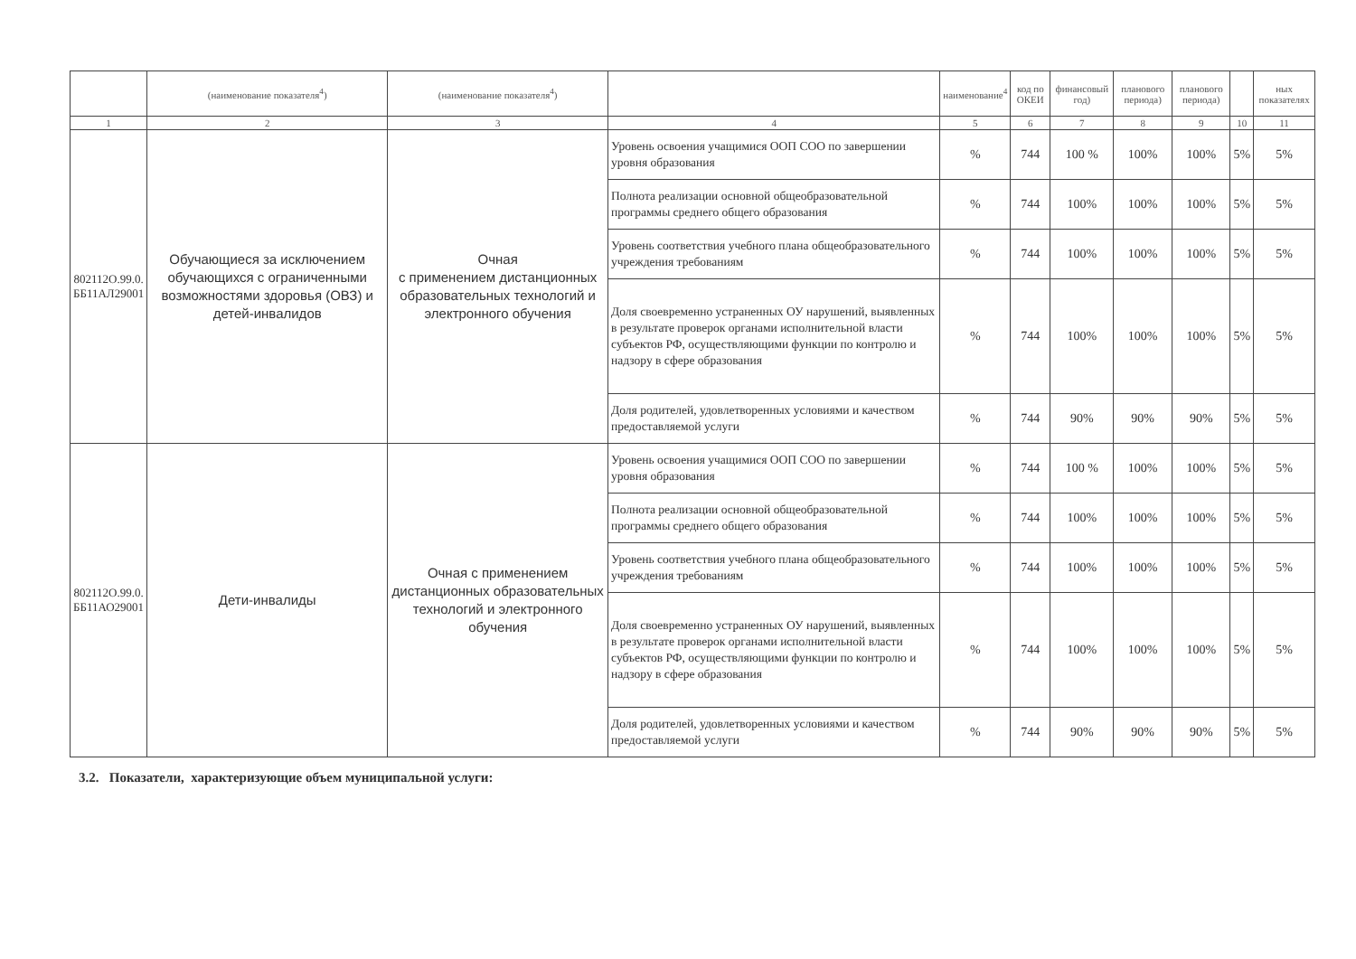| | (наименование показателя<sup>4</sup>) | (наименование показателя<sup>4</sup>) | | наименование<sup>4</sup> | код по ОКЕИ | финансовый год) | планового периода) | планового периода) | | ных показателях |
| --- | --- | --- | --- | --- | --- | --- | --- | --- | --- | --- |
| 1 | 2 | 3 | 4 | 5 | 6 | 7 | 8 | 9 | 10 | 11 |
| 802112О.99.0. ББ11АЛ29001 | Обучающиеся за исключением обучающихся с ограниченными возможностями здоровья (ОВЗ) и детей-инвалидов | Очная с применением дистанционных образовательных технологий и электронного обучения | Уровень освоения учащимися ООП СОО по завершении уровня образования | % | 744 | 100 % | 100% | 100% | 5% | 5% |
| | | | Полнота реализации основной общеобразовательной программы среднего общего образования | % | 744 | 100% | 100% | 100% | 5% | 5% |
| | | | Уровень соответствия учебного плана общеобразовательного учреждения требованиям | % | 744 | 100% | 100% | 100% | 5% | 5% |
| | | | Доля своевременно устраненных ОУ нарушений, выявленных в результате проверок органами исполнительной власти субъектов РФ, осуществляющими функции по контролю и надзору в сфере образования | % | 744 | 100% | 100% | 100% | 5% | 5% |
| | | | Доля родителей, удовлетворенных условиями и качеством предоставляемой услуги | % | 744 | 90% | 90% | 90% | 5% | 5% |
| 802112О.99.0. ББ11АО29001 | Дети-инвалиды | Очная с применением дистанционных образовательных технологий и электронного обучения | Уровень освоения учащимися ООП СОО по завершении уровня образования | % | 744 | 100 % | 100% | 100% | 5% | 5% |
| | | | Полнота реализации основной общеобразовательной программы среднего общего образования | % | 744 | 100% | 100% | 100% | 5% | 5% |
| | | | Уровень соответствия учебного плана общеобразовательного учреждения требованиям | % | 744 | 100% | 100% | 100% | 5% | 5% |
| | | | Доля своевременно устраненных ОУ нарушений, выявленных в результате проверок органами исполнительной власти субъектов РФ, осуществляющими функции по контролю и надзору в сфере образования | % | 744 | 100% | 100% | 100% | 5% | 5% |
| | | | Доля родителей, удовлетворенных условиями и качеством предоставляемой услуги | % | 744 | 90% | 90% | 90% | 5% | 5% |
3.2. Показатели, характеризующие объем муниципальной услуги: